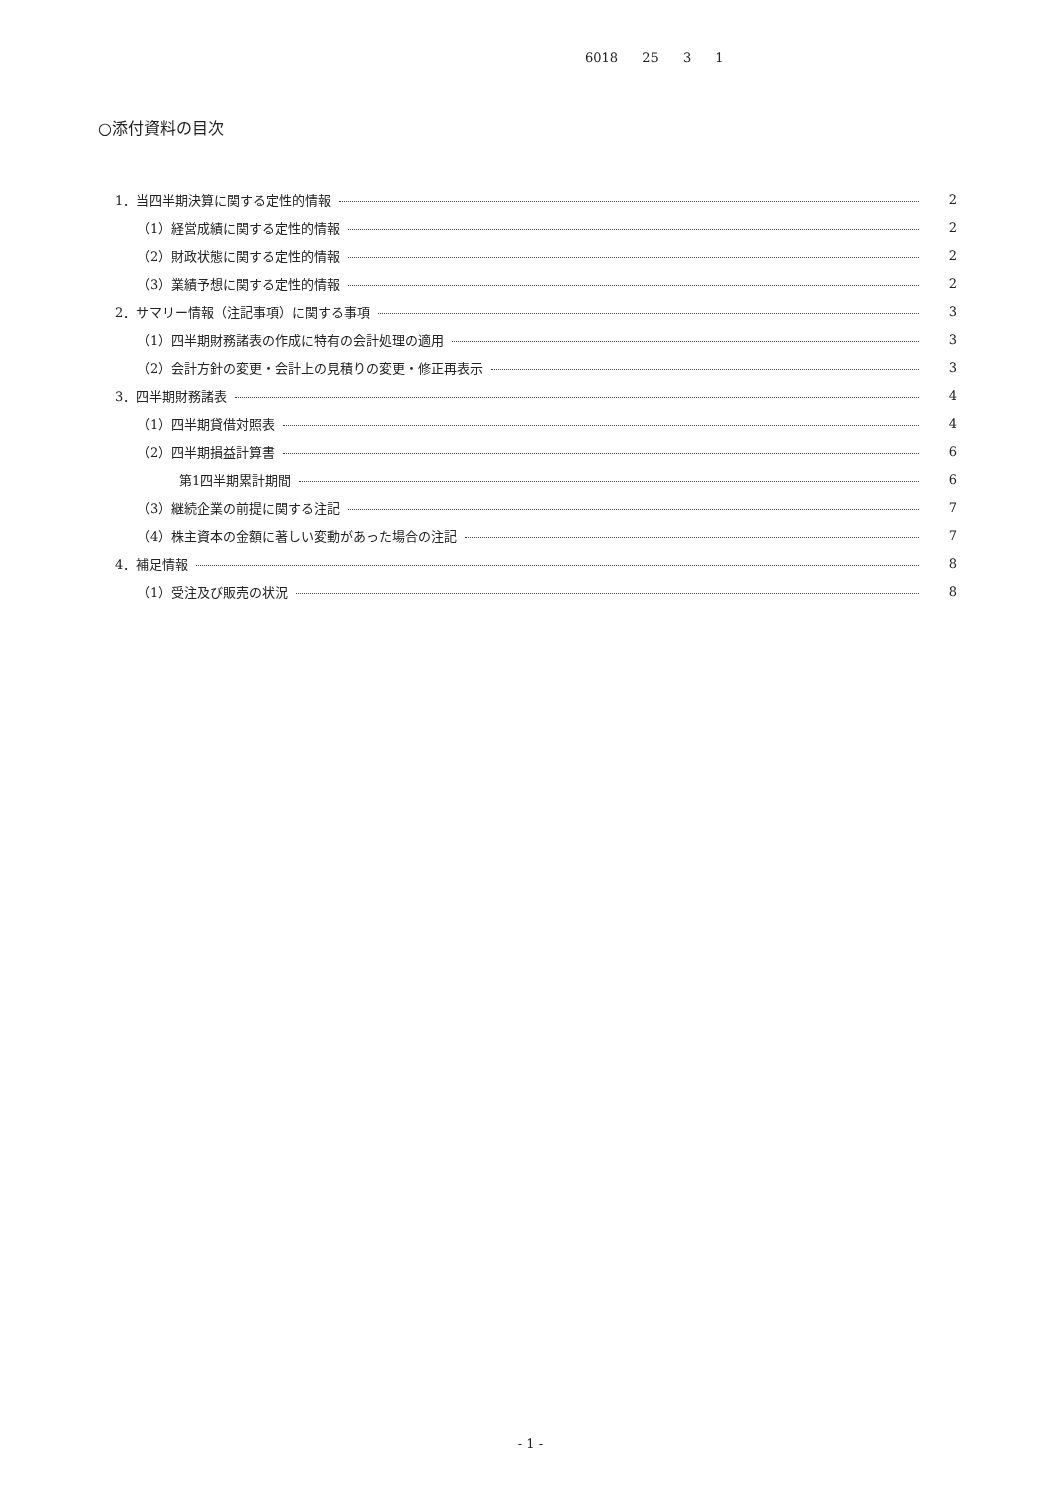6018 25 3 1
○添付資料の目次
1．当四半期決算に関する定性的情報 2
（1）経営成績に関する定性的情報 2
（2）財政状態に関する定性的情報 2
（3）業績予想に関する定性的情報 2
2．サマリー情報（注記事項）に関する事項 3
（1）四半期財務諸表の作成に特有の会計処理の適用 3
（2）会計方針の変更・会計上の見積りの変更・修正再表示 3
3．四半期財務諸表 4
（1）四半期貸借対照表 4
（2）四半期損益計算書 6
第1四半期累計期間 6
（3）継続企業の前提に関する注記 7
（4）株主資本の金額に著しい変動があった場合の注記 7
4．補足情報 8
（1）受注及び販売の状況 8
- 1 -